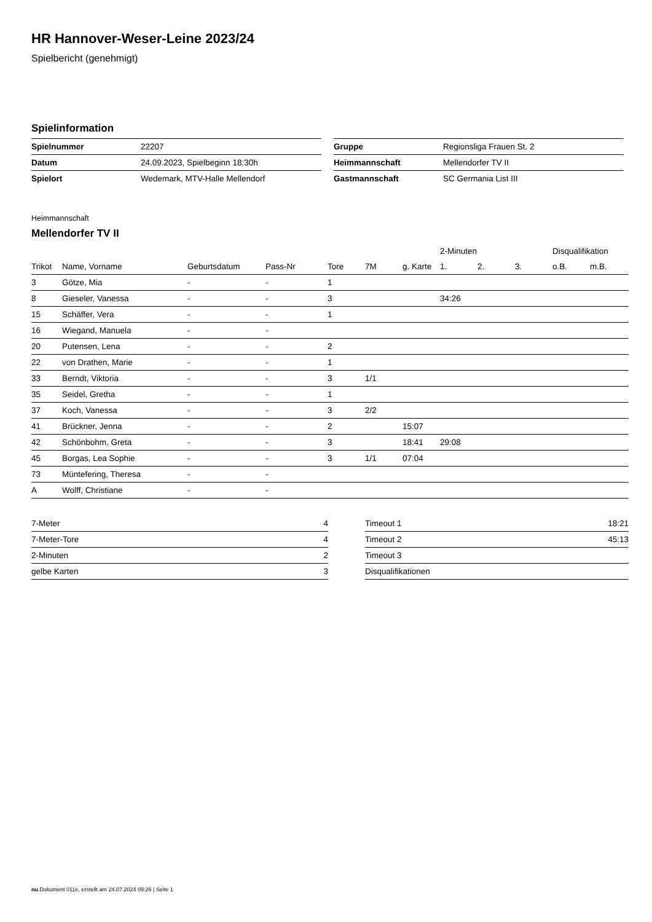HR Hannover-Weser-Leine 2023/24
Spielbericht (genehmigt)
Spielinformation
| Spielnummer | 22207 |
| Datum | 24.09.2023, Spielbeginn 18:30h |
| Spielort | Wedemark, MTV-Halle Mellendorf |
| Gruppe | Regionsliga Frauen St. 2 |
| Heimmannschaft | Mellendorfer TV II |
| Gastmannschaft | SC Germania List III |
Heimmannschaft
Mellendorfer TV II
| | | | | | | | 2-Minuten | | | Disqualifikation | |
| --- | --- | --- | --- | --- | --- | --- | --- | --- | --- | --- | --- |
| Trikot | Name, Vorname | Geburtsdatum | Pass-Nr | Tore | 7M | g. Karte | 1. | 2. | 3. | o.B. | m.B. |
| 3 | Götze, Mia | - | - | 1 | | | | | | | |
| 8 | Gieseler, Vanessa | - | - | 3 | | | 34:26 | | | | |
| 15 | Schäffer, Vera | - | - | 1 | | | | | | | |
| 16 | Wiegand, Manuela | - | - | | | | | | | | |
| 20 | Putensen, Lena | - | - | 2 | | | | | | | |
| 22 | von Drathen, Marie | - | - | 1 | | | | | | | |
| 33 | Berndt, Viktoria | - | - | 3 | 1/1 | | | | | | |
| 35 | Seidel, Gretha | - | - | 1 | | | | | | | |
| 37 | Koch, Vanessa | - | - | 3 | 2/2 | | | | | | |
| 41 | Brückner, Jenna | - | - | 2 | | 15:07 | | | | | |
| 42 | Schönbohm, Greta | - | - | 3 | | 18:41 | 29:08 | | | | |
| 45 | Borgas, Lea Sophie | - | - | 3 | 1/1 | 07:04 | | | | | |
| 73 | Müntefering, Theresa | - | - | | | | | | | | |
| A | Wolff, Christiane | - | - | | | | | | | | |
| 7-Meter | 4 |
| 7-Meter-Tore | 4 |
| 2-Minuten | 2 |
| gelbe Karten | 3 |
| Timeout 1 | 18:21 |
| Timeout 2 | 45:13 |
| Timeout 3 | |
| Disqualifikationen | |
nu.Dokument 011e, erstellt am 24.07.2024 09:26 | Seite 1